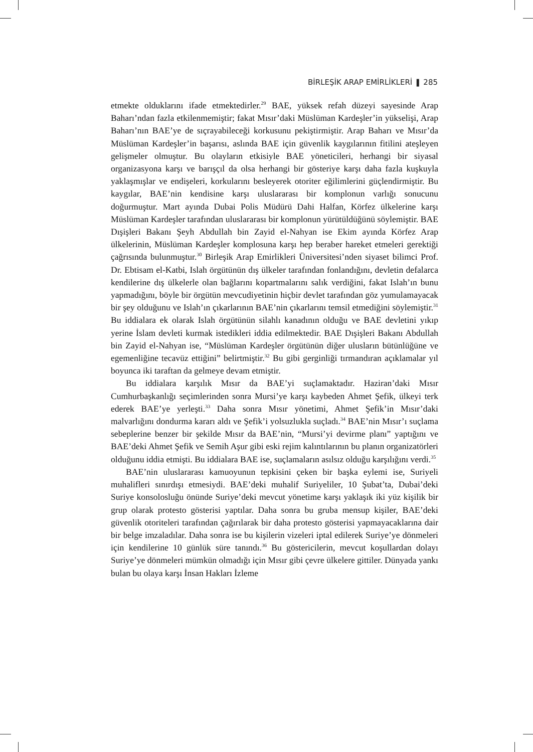BİRLEŞİK ARAP EMİRLİKLERİ ❚ 285
etmekte olduklarını ifade etmektedirler.<sup>29</sup> BAE, yüksek refah düzeyi sayesinde Arap Baharı’ndan fazla etkilenmemiştir; fakat Mısır’daki Müslüman Kardeşler’in yükselişi, Arap Baharı’nın BAE’ye de sıçrayabileceği korkusunu pekiştirmiştir. Arap Baharı ve Mısır’da Müslüman Kardeşler’in başarısı, aslında BAE için güvenlik kaygılarının fitilini ateşleyen gelişmeler olmuştur. Bu olayların etkisiyle BAE yöneticileri, herhangi bir siyasal organizasyona karşı ve barışçıl da olsa herhangi bir gösteriye karşı daha fazla kuşkuyla yaklaşmışlar ve endişeleri, korkularını besleyerek otoriter eğilimlerini güçlendirmiştir. Bu kaygılar, BAE’nin kendisine karşı uluslararası bir komplonun varlığı sonucunu doğurmuştur. Mart ayında Dubai Polis Müdürü Dahi Halfan, Körfez ülkelerine karşı Müslüman Kardeşler tarafından uluslararası bir komplonun yürütüldüğünü söylemiştir. BAE Dışişleri Bakanı Şeyh Abdullah bin Zayid el-Nahyan ise Ekim ayında Körfez Arap ülkelerinin, Müslüman Kardeşler komplosuna karşı hep beraber hareket etmeleri gerektiği çağrısında bulunmuştur.<sup>30</sup> Birleşik Arap Emirlikleri Üniversitesi’nden siyaset bilimci Prof. Dr. Ebtisam el-Katbi, Islah örgütünün dış ülkeler tarafından fonlandığını, devletin defalarca kendilerine dış ülkelerle olan bağlarını kopartmalarını salık verdiğini, fakat Islah’ın bunu yapmadığını, böyle bir örgütün mevcudiyetinin hiçbir devlet tarafından göz yumulamayacak bir şey olduğunu ve Islah’ın çıkarlarının BAE’nin çıkarlarını temsil etmediğini söylemiştir.<sup>31</sup> Bu iddialara ek olarak Islah örgütünün silahlı kanadının olduğu ve BAE devletini yıkıp yerine İslam devleti kurmak istedikleri iddia edilmektedir. BAE Dışişleri Bakanı Abdullah bin Zayid el-Nahyan ise, “Müslüman Kardeşler örgütünün diğer ulusların bütünlüğüne ve egemenliğine tecavüz ettiğini” belirtmiştir.<sup>32</sup> Bu gibi gerginliği tırmandıran açıklamalar yıl boyunca iki taraftan da gelmeye devam etmiştir.
Bu iddialara karşılık Mısır da BAE’yi suçlamaktadır. Haziran’daki Mısır Cumhurbaşkanlığı seçimlerinden sonra Mursi’ye karşı kaybeden Ahmet Şefik, ülkeyi terk ederek BAE’ye yerleşti.<sup>33</sup> Daha sonra Mısır yönetimi, Ahmet Şefik’in Mısır’daki malvarlığını dondurma kararı aldı ve Şefik’i yolsuzlukla suçladı.<sup>34</sup> BAE’nin Mısır’ı suçlama sebeplerine benzer bir şekilde Mısır da BAE’nin, “Mursi’yi devirme planı” yaptığını ve BAE’deki Ahmet Şefik ve Semih Aşur gibi eski rejim kalıntılarının bu planın organizatörleri olduğunu iddia etmişti. Bu iddialara BAE ise, suçlamaların asılsız olduğu karşılığını verdi.<sup>35</sup>
BAE’nin uluslararası kamuoyunun tepkisini çeken bir başka eylemi ise, Suriyeli muhalifleri sınırdışı etmesiydi. BAE’deki muhalif Suriyeliler, 10 Şubat’ta, Dubai’deki Suriye konsolosluğu önünde Suriye’deki mevcut yönetime karşı yaklaşık iki yüz kişilik bir grup olarak protesto gösterisi yaptılar. Daha sonra bu gruba mensup kişiler, BAE’deki güvenlik otoriteleri tarafından çağırılarak bir daha protesto gösterisi yapmayacaklarına dair bir belge imzaladılar. Daha sonra ise bu kişilerin vizeleri iptal edilerek Suriye’ye dönmeleri için kendilerine 10 günlük süre tanındı.<sup>36</sup> Bu göstericilerin, mevcut koşullardan dolayı Suriye’ye dönmeleri mümkün olmadığı için Mısır gibi çevre ülkelere gittiler. Dünyada yankı bulan bu olaya karşı İnsan Hakları İzleme